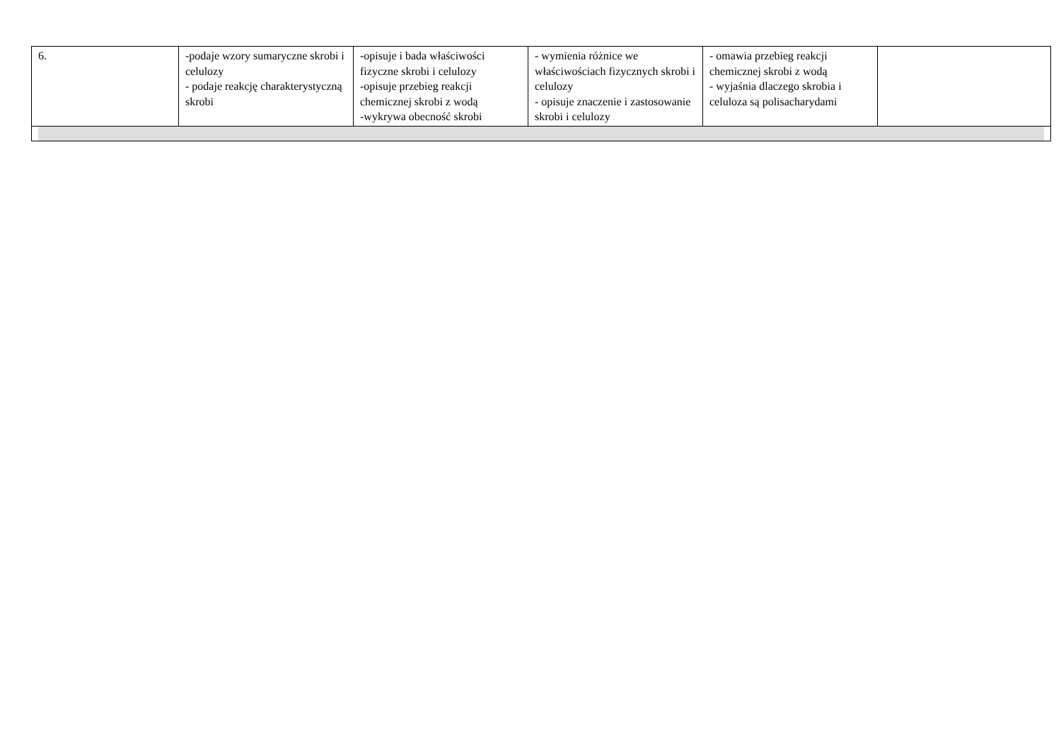| 6. | -podaje wzory sumaryczne skrobi i celulozy - podaje reakcję charakterystyczną skrobi | -opisuje i bada właściwości fizyczne skrobi i celulozy -opisuje przebieg reakcji chemicznej skrobi z wodą -wykrywa obecność skrobi | - wymienia różnice we właściwościach fizycznych skrobi i celulozy - opisuje znaczenie i zastosowanie skrobi i celulozy | - omawia przebieg reakcji chemicznej skrobi z wodą - wyjaśnia dlaczego skrobia i celuloza są polisacharydami | |